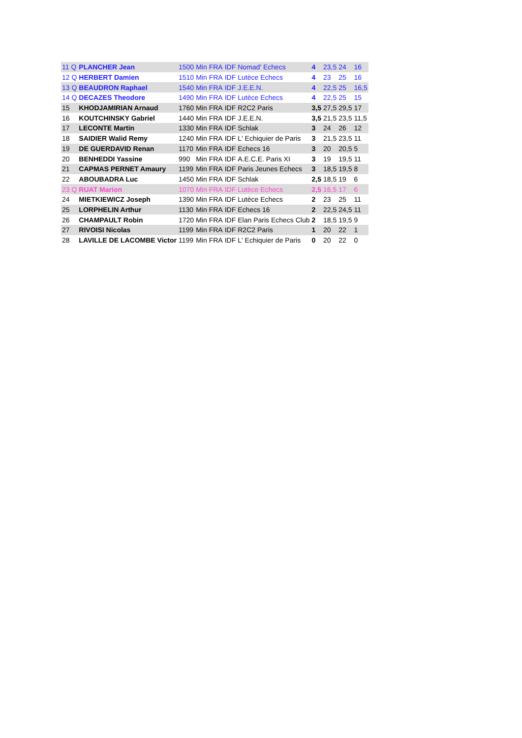| 11 Q | PLANCHER Jean | 1500 | Min | FRA | IDF | Nomad' Echecs | 4 | 23,5 | 24 | 16 |
| 12 Q | HERBERT Damien | 1510 | Min | FRA | IDF | Lutèce Echecs | 4 | 23 | 25 | 16 |
| 13 Q | BEAUDRON Raphael | 1540 | Min | FRA | IDF | J.E.E.N. | 4 | 22,5 | 25 | 16,5 |
| 14 Q | DECAZES Theodore | 1490 | Min | FRA | IDF | Lutèce Echecs | 4 | 22,5 | 25 | 15 |
| 15 | KHODJAMIRIAN Arnaud | 1760 | Min | FRA | IDF | R2C2 Paris | 3,5 | 27,5 | 29,5 | 17 |
| 16 | KOUTCHINSKY Gabriel | 1440 | Min | FRA | IDF | J.E.E.N. | 3,5 | 21,5 | 23,5 | 11,5 |
| 17 | LECONTE Martin | 1330 | Min | FRA | IDF | Schlak | 3 | 24 | 26 | 12 |
| 18 | SAIDIER Walid Remy | 1240 | Min | FRA | IDF | L' Echiquier de Paris | 3 | 21,5 | 23,5 | 11 |
| 19 | DE GUERDAVID Renan | 1170 | Min | FRA | IDF | Echecs 16 | 3 | 20 | 20,5 | 5 |
| 20 | BENHEDDI Yassine | 990 | Min | FRA | IDF | A.E.C.E. Paris XI | 3 | 19 | 19,5 | 11 |
| 21 | CAPMAS PERNET Amaury | 1199 | Min | FRA | IDF | Paris Jeunes Echecs | 3 | 18,5 | 19,5 | 8 |
| 22 | ABOUBADRA Luc | 1450 | Min | FRA | IDF | Schlak | 2,5 | 18,5 | 19 | 6 |
| 23 Q | RUAT Marion | 1070 | Min | FRA | IDF | Lutèce Echecs | 2,5 | 16,5 | 17 | 6 |
| 24 | MIETKIEWICZ Joseph | 1390 | Min | FRA | IDF | Lutèce Echecs | 2 | 23 | 25 | 11 |
| 25 | LORPHELIN Arthur | 1130 | Min | FRA | IDF | Echecs 16 | 2 | 22,5 | 24,5 | 11 |
| 26 | CHAMPAULT Robin | 1720 | Min | FRA | IDF | Elan Paris Echecs Club | 2 | 18,5 | 19,5 | 9 |
| 27 | RIVOISI Nicolas | 1199 | Min | FRA | IDF | R2C2 Paris | 1 | 20 | 22 | 1 |
| 28 | LAVILLE DE LACOMBE Victor | 1199 | Min | FRA | IDF | L' Echiquier de Paris | 0 | 20 | 22 | 0 |